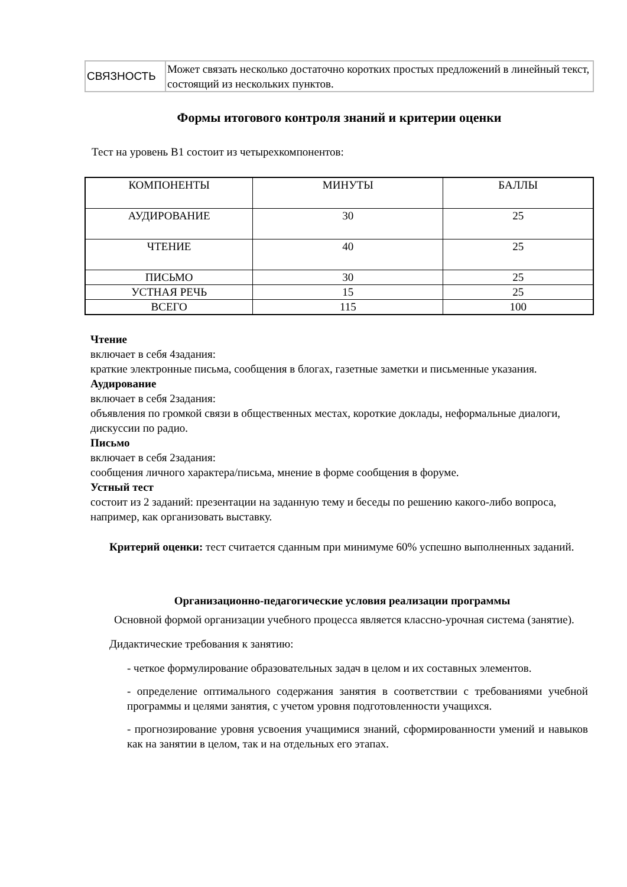| СВЯЗНОСТЬ | Может связать несколько достаточно коротких простых предложений в линейный текст, состоящий из нескольких пунктов. |
Формы итогового контроля знаний и критерии оценки
Тест на уровень В1 состоит из четырехкомпонентов:
| КОМПОНЕНТЫ | МИНУТЫ | БАЛЛЫ |
| АУДИРОВАНИЕ | 30 | 25 |
| ЧТЕНИЕ | 40 | 25 |
| ПИСЬМО | 30 | 25 |
| УСТНАЯ РЕЧЬ | 15 | 25 |
| ВСЕГО | 115 | 100 |
Чтение
включает в себя 4задания:
краткие электронные письма, сообщения в блогах, газетные заметки и письменные указания.
Аудирование
включает в себя 2задания:
объявления по громкой связи в общественных местах, короткие доклады, неформальные диалоги, дискуссии по радио.
Письмо
включает в себя 2задания:
сообщения личного характера/письма, мнение в форме сообщения в форуме.
Устный тест
состоит из 2 заданий: презентации на заданную тему и беседы по решению какого-либо вопроса, например, как организовать выставку.
Критерий оценки: тест считается сданным при минимуме 60% успешно выполненных заданий.
Организационно-педагогические условия реализации программы
Основной формой организации учебного процесса является классно-урочная система (занятие).
Дидактические требования к занятию:
- четкое формулирование образовательных задач в целом и их составных элементов.
- определение оптимального содержания занятия в соответствии с требованиями учебной программы и целями занятия, с учетом уровня подготовленности учащихся.
- прогнозирование уровня усвоения учащимися знаний, сформированности умений и навыков как на занятии в целом, так и на отдельных его этапах.